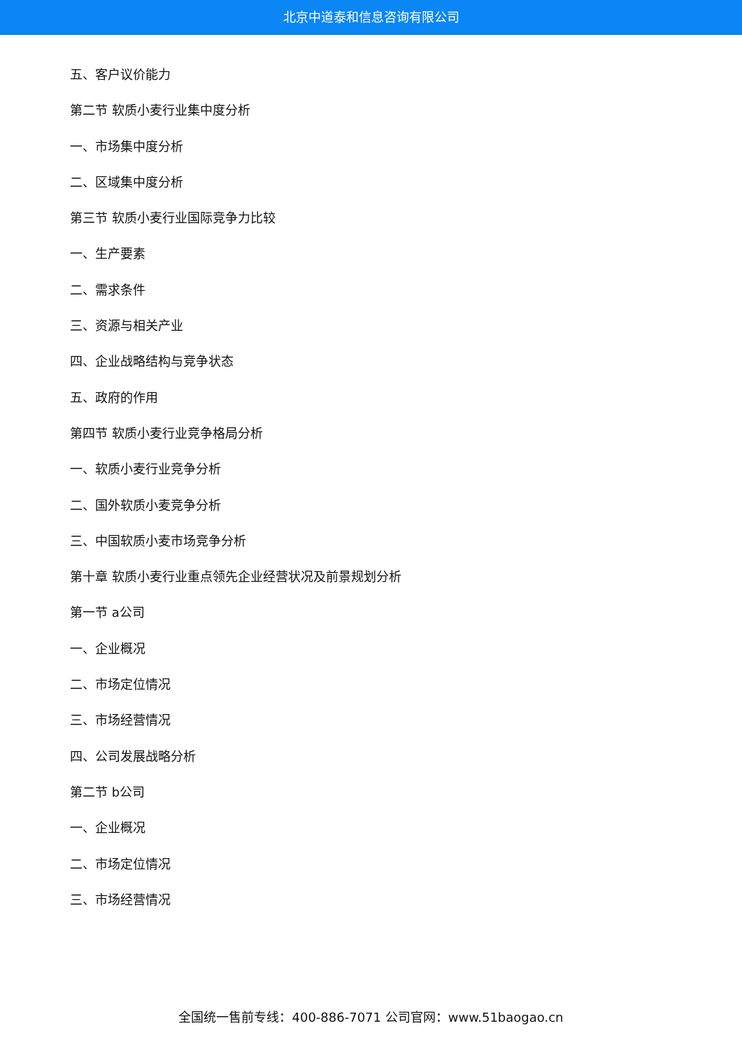北京中道泰和信息咨询有限公司
五、客户议价能力
第二节 软质小麦行业集中度分析
一、市场集中度分析
二、区域集中度分析
第三节 软质小麦行业国际竞争力比较
一、生产要素
二、需求条件
三、资源与相关产业
四、企业战略结构与竞争状态
五、政府的作用
第四节 软质小麦行业竞争格局分析
一、软质小麦行业竞争分析
二、国外软质小麦竞争分析
三、中国软质小麦市场竞争分析
第十章 软质小麦行业重点领先企业经营状况及前景规划分析
第一节 a公司
一、企业概况
二、市场定位情况
三、市场经营情况
四、公司发展战略分析
第二节 b公司
一、企业概况
二、市场定位情况
三、市场经营情况
全国统一售前专线：400-886-7071 公司官网：www.51baogao.cn